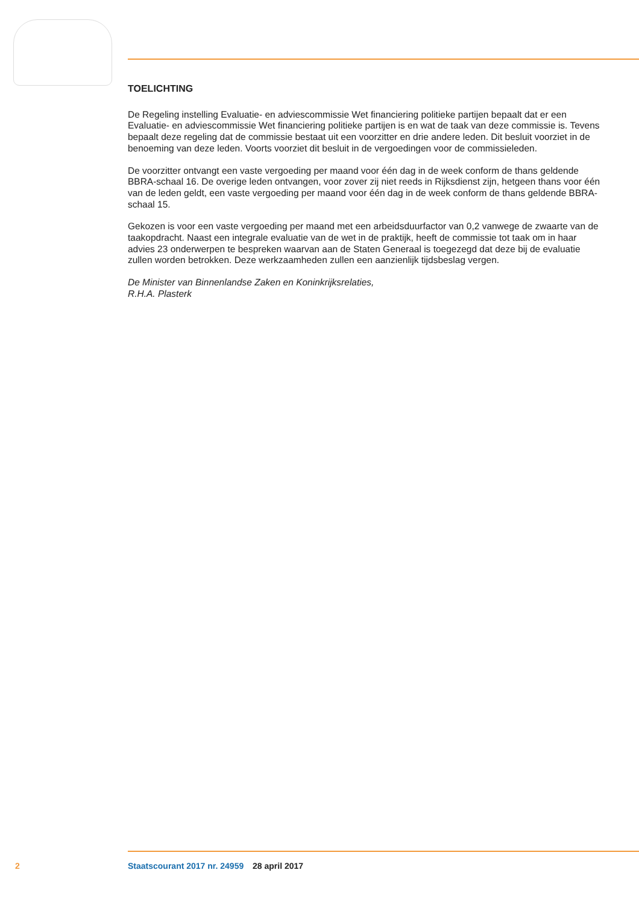TOELICHTING
De Regeling instelling Evaluatie- en adviescommissie Wet financiering politieke partijen bepaalt dat er een Evaluatie- en adviescommissie Wet financiering politieke partijen is en wat de taak van deze commissie is. Tevens bepaalt deze regeling dat de commissie bestaat uit een voorzitter en drie andere leden. Dit besluit voorziet in de benoeming van deze leden. Voorts voorziet dit besluit in de vergoedingen voor de commissieleden.
De voorzitter ontvangt een vaste vergoeding per maand voor één dag in de week conform de thans geldende BBRA-schaal 16. De overige leden ontvangen, voor zover zij niet reeds in Rijksdienst zijn, hetgeen thans voor één van de leden geldt, een vaste vergoeding per maand voor één dag in de week conform de thans geldende BBRA-schaal 15.
Gekozen is voor een vaste vergoeding per maand met een arbeidsduurfactor van 0,2 vanwege de zwaarte van de taakopdracht. Naast een integrale evaluatie van de wet in de praktijk, heeft de commissie tot taak om in haar advies 23 onderwerpen te bespreken waarvan aan de Staten Generaal is toegezegd dat deze bij de evaluatie zullen worden betrokken. Deze werkzaamheden zullen een aanzienlijk tijdsbeslag vergen.
De Minister van Binnenlandse Zaken en Koninkrijksrelaties,
R.H.A. Plasterk
2 Staatscourant 2017 nr. 24959 28 april 2017